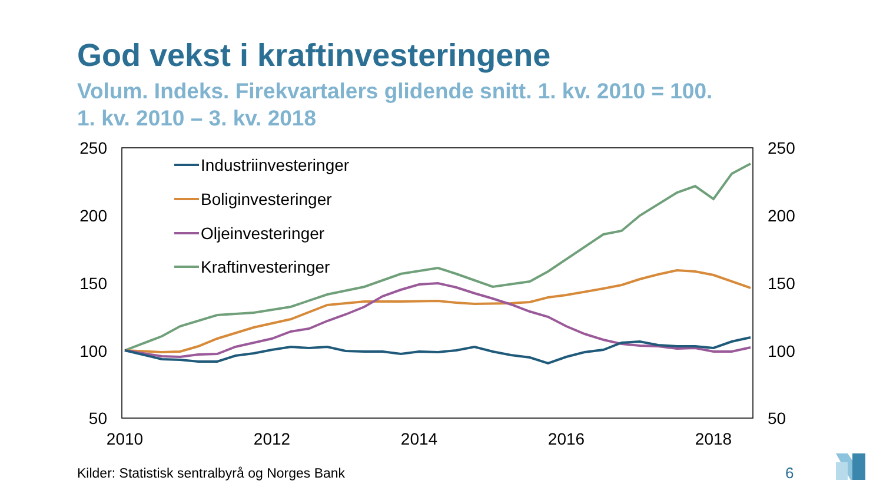God vekst i kraftinvesteringene
Volum. Indeks. Firekvartalers glidende snitt. 1. kv. 2010 = 100.
1. kv. 2010 – 3. kv. 2018
250
200
150
100
50
250
200
150
100
50
2010
2012
2014
2016
2018
Industriinvesteringer
Boliginvesteringer
Oljeinvesteringer
Kraftinvesteringer
Kilder: Statistisk sentralbyrå og Norges Bank
6